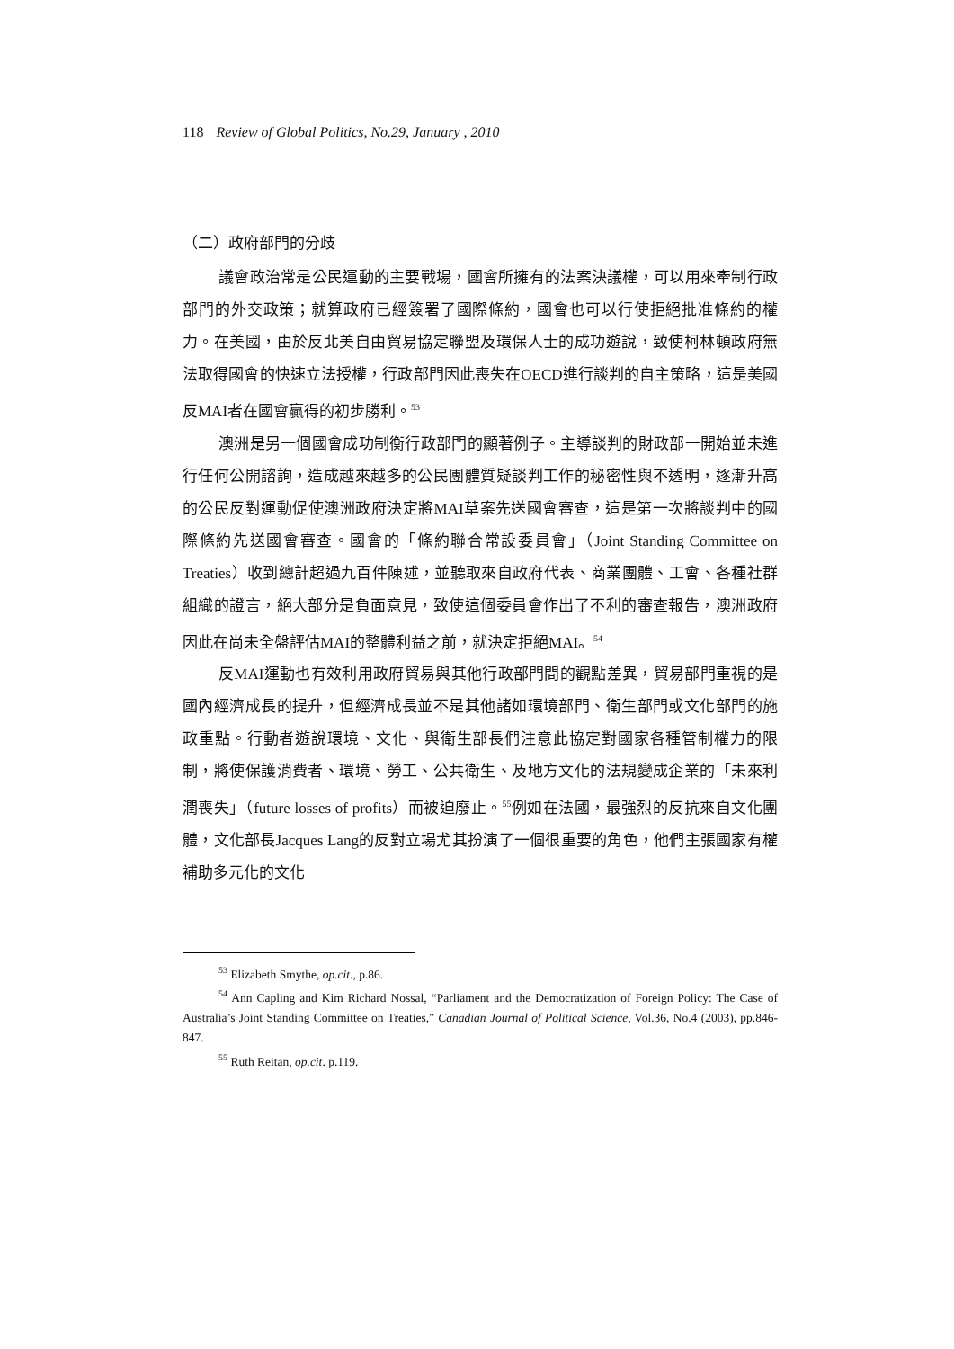118 Review of Global Politics, No.29, January , 2010
（二）政府部門的分歧
議會政治常是公民運動的主要戰場，國會所擁有的法案決議權，可以用來牽制行政部門的外交政策；就算政府已經簽署了國際條約，國會也可以行使拒絕批准條約的權力。在美國，由於反北美自由貿易協定聯盟及環保人士的成功遊說，致使柯林頓政府無法取得國會的快速立法授權，行政部門因此喪失在OECD進行談判的自主策略，這是美國反MAI者在國會贏得的初步勝利。<sup>53</sup>
澳洲是另一個國會成功制衡行政部門的顯著例子。主導談判的財政部一開始並未進行任何公開諮詢，造成越來越多的公民團體質疑談判工作的秘密性與不透明，逐漸升高的公民反對運動促使澳洲政府決定將MAI草案先送國會審查，這是第一次將談判中的國際條約先送國會審查。國會的「條約聯合常設委員會」（Joint Standing Committee on Treaties）收到總計超過九百件陳述，並聽取來自政府代表、商業團體、工會、各種社群組織的證言，絕大部分是負面意見，致使這個委員會作出了不利的審查報告，澳洲政府因此在尚未全盤評估MAI的整體利益之前，就決定拒絕MAI。<sup>54</sup>
反MAI運動也有效利用政府貿易與其他行政部門間的觀點差異，貿易部門重視的是國內經濟成長的提升，但經濟成長並不是其他諸如環境部門、衛生部門或文化部門的施政重點。行動者遊說環境、文化、與衛生部長們注意此協定對國家各種管制權力的限制，將使保護消費者、環境、勞工、公共衛生、及地方文化的法規變成企業的「未來利潤喪失」（future losses of profits）而被迫廢止。<sup>55</sup>例如在法國，最強烈的反抗來自文化團體，文化部長Jacques Lang的反對立場尤其扮演了一個很重要的角色，他們主張國家有權補助多元化的文化
<sup>53</sup> Elizabeth Smythe, op.cit., p.86.
<sup>54</sup> Ann Capling and Kim Richard Nossal, “Parliament and the Democratization of Foreign Policy: The Case of Australia’s Joint Standing Committee on Treaties,” Canadian Journal of Political Science, Vol.36, No.4 (2003), pp.846-847.
<sup>55</sup> Ruth Reitan, op.cit. p.119.